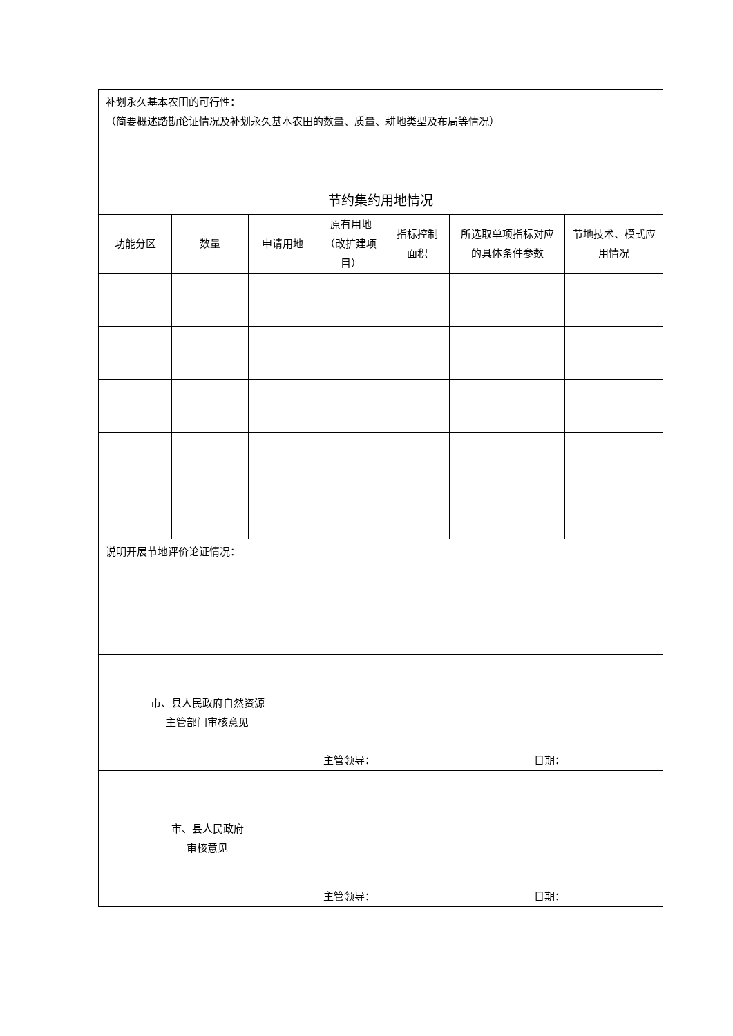| 补划永久基本农田的可行性： （简要概述踏勘论证情况及补划永久基本农田的数量、质量、耕地类型及布局等情况） | | | | | | |
| 节约集约用地情况 | | | | | | |
| 功能分区 | 数量 | 申请用地 | 原有用地（改扩建项目） | 指标控制面积 | 所选取单项指标对应的具体条件参数 | 节地技术、模式应用情况 |
| 说明开展节地评价论证情况： | | | | | | |
| 市、县人民政府自然资源 主管部门审核意见 | | | 主管领导： 日期： | | | |
| 市、县人民政府 审核意见 | | | 主管领导： 日期： | | | |